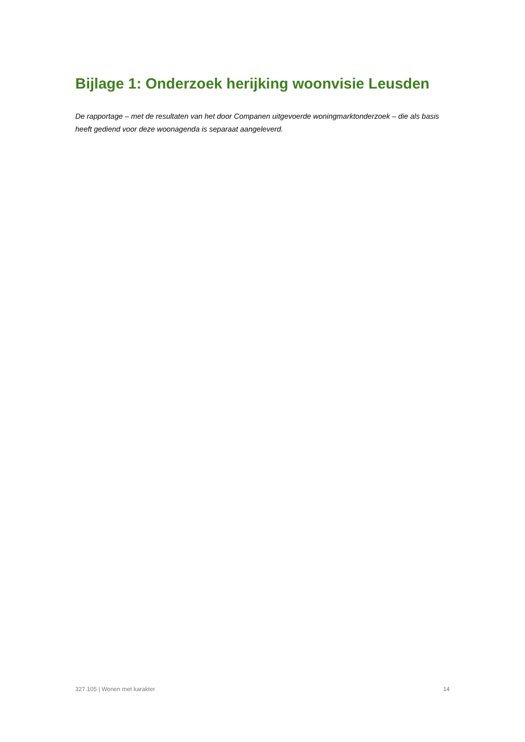Bijlage 1: Onderzoek herijking woonvisie Leusden
De rapportage – met de resultaten van het door Companen uitgevoerde woningmarktonderzoek – die als basis heeft gediend voor deze woonagenda is separaat aangeleverd.
327.105 | Wonen met karakter 14